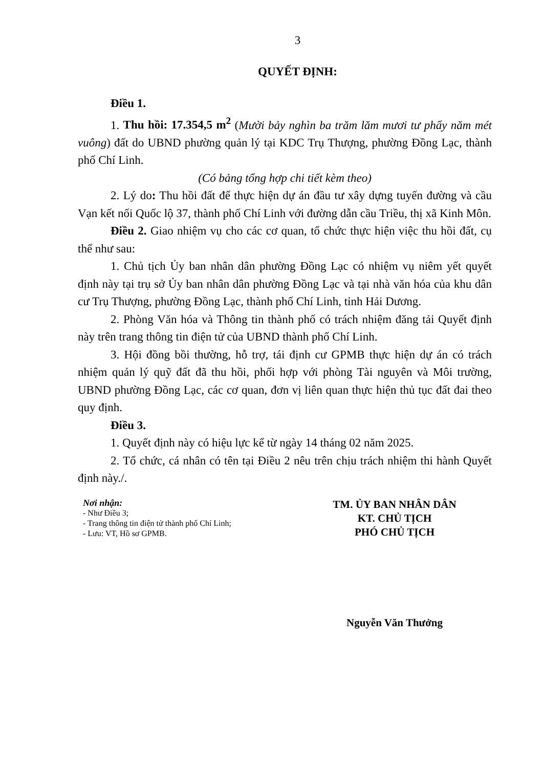3
QUYẾT ĐỊNH:
Điều 1.
1. Thu hồi: 17.354,5 m<sup>2</sup> (Mười bảy nghìn ba trăm lăm mươi tư phẩy năm mét vuông) đất do UBND phường quản lý tại KDC Trụ Thượng, phường Đồng Lạc, thành phố Chí Linh.
(Có bảng tổng hợp chi tiết kèm theo)
2. Lý do: Thu hồi đất để thực hiện dự án đầu tư xây dựng tuyến đường và cầu Vạn kết nối Quốc lộ 37, thành phố Chí Linh với đường dẫn cầu Triều, thị xã Kinh Môn.
Điều 2. Giao nhiệm vụ cho các cơ quan, tổ chức thực hiện việc thu hồi đất, cụ thể như sau:
1. Chủ tịch Ủy ban nhân dân phường Đồng Lạc có nhiệm vụ niêm yết quyết định này tại trụ sở Ủy ban nhân dân phường Đồng Lạc và tại nhà văn hóa của khu dân cư Trụ Thượng, phường Đồng Lạc, thành phố Chí Linh, tỉnh Hải Dương.
2. Phòng Văn hóa và Thông tin thành phố có trách nhiệm đăng tải Quyết định này trên trang thông tin điện tử của UBND thành phố Chí Linh.
3. Hội đồng bồi thường, hỗ trợ, tái định cư GPMB thực hiện dự án có trách nhiệm quản lý quỹ đất đã thu hồi, phối hợp với phòng Tài nguyên và Môi trường, UBND phường Đồng Lạc, các cơ quan, đơn vị liên quan thực hiện thủ tục đất đai theo quy định.
Điều 3.
1. Quyết định này có hiệu lực kể từ ngày 14 tháng 02 năm 2025.
2. Tổ chức, cá nhân có tên tại Điều 2 nêu trên chịu trách nhiệm thi hành Quyết định này./.
Nơi nhận:
- Như Điều 3;
- Trang thông tin điện tử thành phố Chí Linh;
- Lưu: VT, Hồ sơ GPMB.
TM. ỦY BAN NHÂN DÂN
KT. CHỦ TỊCH
PHÓ CHỦ TỊCH
Nguyễn Văn Thưởng